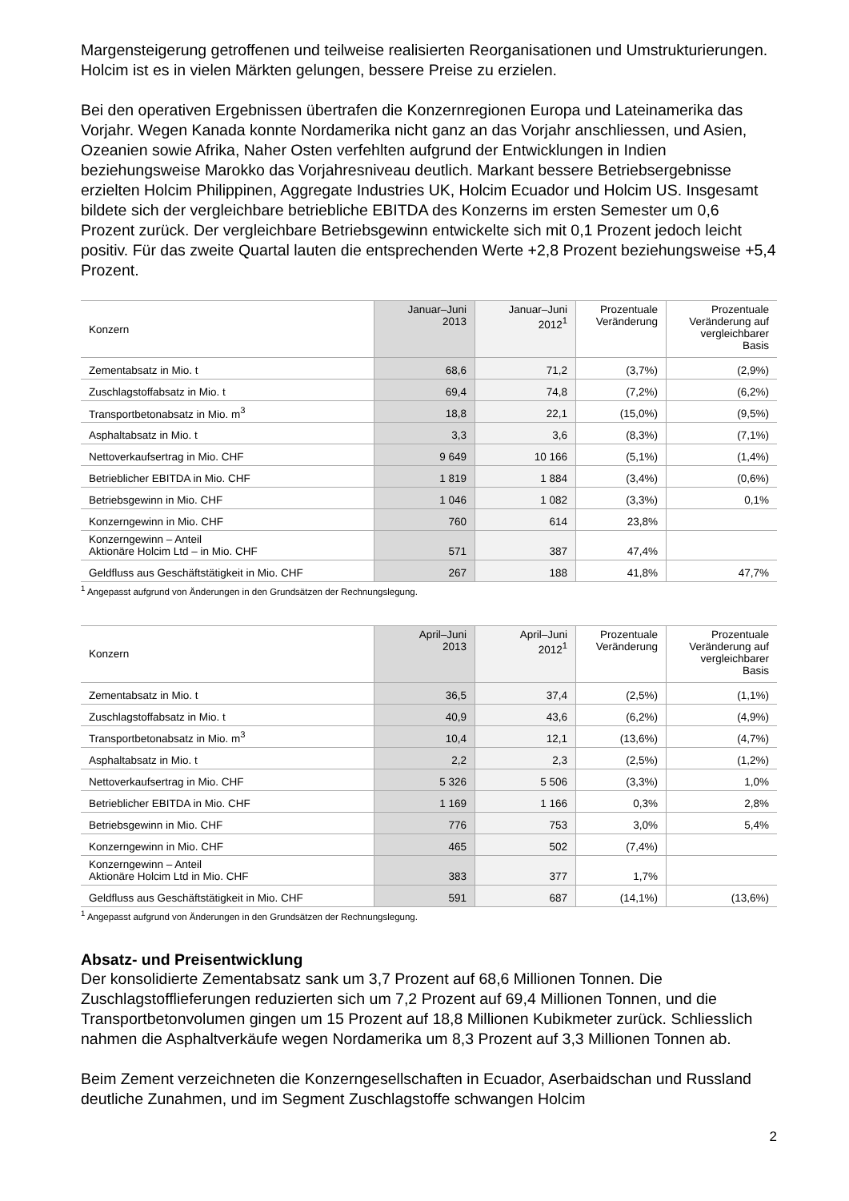Margensteigerung getroffenen und teilweise realisierten Reorganisationen und Umstrukturierungen. Holcim ist es in vielen Märkten gelungen, bessere Preise zu erzielen.
Bei den operativen Ergebnissen übertrafen die Konzernregionen Europa und Lateinamerika das Vorjahr. Wegen Kanada konnte Nordamerika nicht ganz an das Vorjahr anschliessen, und Asien, Ozeanien sowie Afrika, Naher Osten verfehlten aufgrund der Entwicklungen in Indien beziehungsweise Marokko das Vorjahresniveau deutlich. Markant bessere Betriebsergebnisse erzielten Holcim Philippinen, Aggregate Industries UK, Holcim Ecuador und Holcim US. Insgesamt bildete sich der vergleichbare betriebliche EBITDA des Konzerns im ersten Semester um 0,6 Prozent zurück. Der vergleichbare Betriebsgewinn entwickelte sich mit 0,1 Prozent jedoch leicht positiv. Für das zweite Quartal lauten die entsprechenden Werte +2,8 Prozent beziehungsweise +5,4 Prozent.
| Konzern | Januar–Juni 2013 | Januar–Juni 2012<sup>1</sup> | Prozentuale Veränderung | Prozentuale Veränderung auf vergleichbarer Basis |
| --- | --- | --- | --- | --- |
| Zementabsatz in Mio. t | 68,6 | 71,2 | (3,7%) | (2,9%) |
| Zuschlagstoffabsatz in Mio. t | 69,4 | 74,8 | (7,2%) | (6,2%) |
| Transportbetonabsatz in Mio. m<sup>3</sup> | 18,8 | 22,1 | (15,0%) | (9,5%) |
| Asphaltabsatz in Mio. t | 3,3 | 3,6 | (8,3%) | (7,1%) |
| Nettoverkaufsertrag in Mio. CHF | 9 649 | 10 166 | (5,1%) | (1,4%) |
| Betrieblicher EBITDA in Mio. CHF | 1 819 | 1 884 | (3,4%) | (0,6%) |
| Betriebsgewinn in Mio. CHF | 1 046 | 1 082 | (3,3%) | 0,1% |
| Konzerngewinn in Mio. CHF | 760 | 614 | 23,8% | |
| Konzerngewinn – Anteil Aktionäre Holcim Ltd – in Mio. CHF | 571 | 387 | 47,4% | |
| Geldfluss aus Geschäftstätigkeit in Mio. CHF | 267 | 188 | 41,8% | 47,7% |
<sup>1</sup> Angepasst aufgrund von Änderungen in den Grundsätzen der Rechnungslegung.
| Konzern | April–Juni 2013 | April–Juni 2012<sup>1</sup> | Prozentuale Veränderung | Prozentuale Veränderung auf vergleichbarer Basis |
| --- | --- | --- | --- | --- |
| Zementabsatz in Mio. t | 36,5 | 37,4 | (2,5%) | (1,1%) |
| Zuschlagstoffabsatz in Mio. t | 40,9 | 43,6 | (6,2%) | (4,9%) |
| Transportbetonabsatz in Mio. m<sup>3</sup> | 10,4 | 12,1 | (13,6%) | (4,7%) |
| Asphaltabsatz in Mio. t | 2,2 | 2,3 | (2,5%) | (1,2%) |
| Nettoverkaufsertrag in Mio. CHF | 5 326 | 5 506 | (3,3%) | 1,0% |
| Betrieblicher EBITDA in Mio. CHF | 1 169 | 1 166 | 0,3% | 2,8% |
| Betriebsgewinn in Mio. CHF | 776 | 753 | 3,0% | 5,4% |
| Konzerngewinn in Mio. CHF | 465 | 502 | (7,4%) | |
| Konzerngewinn – Anteil Aktionäre Holcim Ltd in Mio. CHF | 383 | 377 | 1,7% | |
| Geldfluss aus Geschäftstätigkeit in Mio. CHF | 591 | 687 | (14,1%) | (13,6%) |
<sup>1</sup> Angepasst aufgrund von Änderungen in den Grundsätzen der Rechnungslegung.
Absatz- und Preisentwicklung
Der konsolidierte Zementabsatz sank um 3,7 Prozent auf 68,6 Millionen Tonnen. Die Zuschlagstofflieferungen reduzierten sich um 7,2 Prozent auf 69,4 Millionen Tonnen, und die Transportbetonvolumen gingen um 15 Prozent auf 18,8 Millionen Kubikmeter zurück. Schliesslich nahmen die Asphaltverkäufe wegen Nordamerika um 8,3 Prozent auf 3,3 Millionen Tonnen ab.
Beim Zement verzeichneten die Konzerngesellschaften in Ecuador, Aserbaidschan und Russland deutliche Zunahmen, und im Segment Zuschlagstoffe schwangen Holcim
2